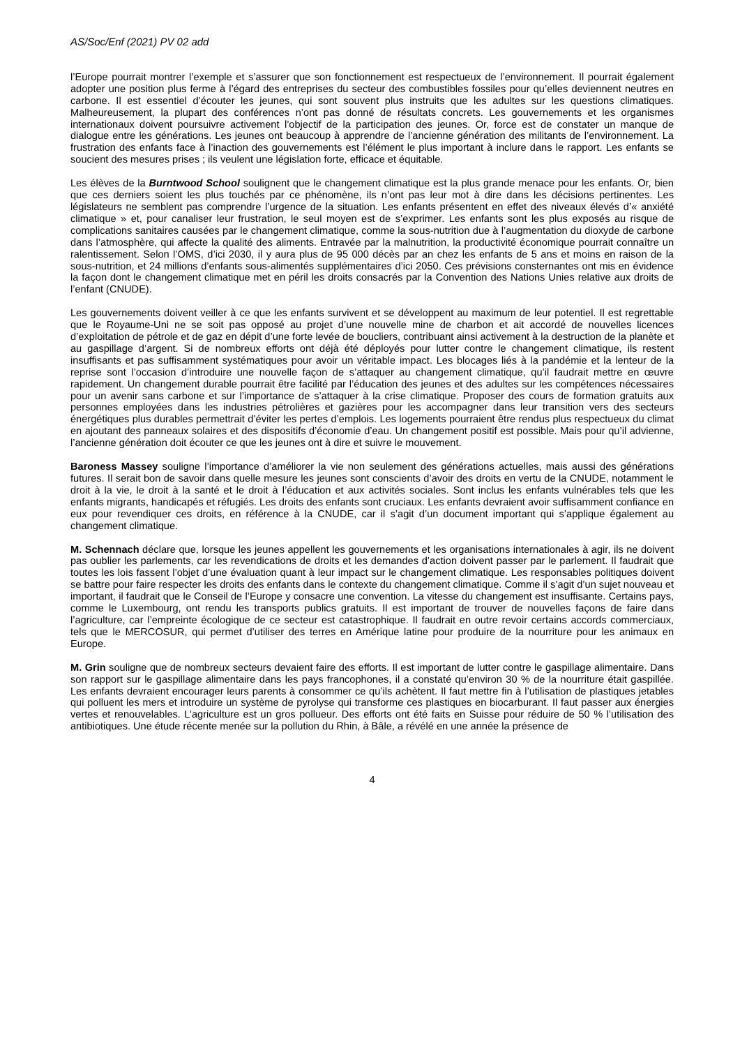AS/Soc/Enf (2021) PV 02 add
l’Europe pourrait montrer l’exemple et s’assurer que son fonctionnement est respectueux de l’environnement. Il pourrait également adopter une position plus ferme à l’égard des entreprises du secteur des combustibles fossiles pour qu’elles deviennent neutres en carbone. Il est essentiel d’écouter les jeunes, qui sont souvent plus instruits que les adultes sur les questions climatiques. Malheureusement, la plupart des conférences n’ont pas donné de résultats concrets. Les gouvernements et les organismes internationaux doivent poursuivre activement l’objectif de la participation des jeunes. Or, force est de constater un manque de dialogue entre les générations. Les jeunes ont beaucoup à apprendre de l’ancienne génération des militants de l’environnement. La frustration des enfants face à l’inaction des gouvernements est l’élément le plus important à inclure dans le rapport. Les enfants se soucient des mesures prises ; ils veulent une législation forte, efficace et équitable.
Les élèves de la Burntwood School soulignent que le changement climatique est la plus grande menace pour les enfants. Or, bien que ces derniers soient les plus touchés par ce phénomène, ils n’ont pas leur mot à dire dans les décisions pertinentes. Les législateurs ne semblent pas comprendre l’urgence de la situation. Les enfants présentent en effet des niveaux élevés d’« anxiété climatique » et, pour canaliser leur frustration, le seul moyen est de s’exprimer. Les enfants sont les plus exposés au risque de complications sanitaires causées par le changement climatique, comme la sous-nutrition due à l’augmentation du dioxyde de carbone dans l’atmosphère, qui affecte la qualité des aliments. Entravée par la malnutrition, la productivité économique pourrait connaître un ralentissement. Selon l’OMS, d’ici 2030, il y aura plus de 95 000 décès par an chez les enfants de 5 ans et moins en raison de la sous-nutrition, et 24 millions d’enfants sous-alimentés supplémentaires d’ici 2050. Ces prévisions consternantes ont mis en évidence la façon dont le changement climatique met en péril les droits consacrés par la Convention des Nations Unies relative aux droits de l’enfant (CNUDE).
Les gouvernements doivent veiller à ce que les enfants survivent et se développent au maximum de leur potentiel. Il est regrettable que le Royaume-Uni ne se soit pas opposé au projet d’une nouvelle mine de charbon et ait accordé de nouvelles licences d’exploitation de pétrole et de gaz en dépit d’une forte levée de boucliers, contribuant ainsi activement à la destruction de la planète et au gaspillage d’argent. Si de nombreux efforts ont déjà été déployés pour lutter contre le changement climatique, ils restent insuffisants et pas suffisamment systématiques pour avoir un véritable impact. Les blocages liés à la pandémie et la lenteur de la reprise sont l’occasion d’introduire une nouvelle façon de s’attaquer au changement climatique, qu’il faudrait mettre en œuvre rapidement. Un changement durable pourrait être facilité par l’éducation des jeunes et des adultes sur les compétences nécessaires pour un avenir sans carbone et sur l’importance de s’attaquer à la crise climatique. Proposer des cours de formation gratuits aux personnes employées dans les industries pétrolières et gazières pour les accompagner dans leur transition vers des secteurs énergétiques plus durables permettrait d’éviter les pertes d’emplois. Les logements pourraient être rendus plus respectueux du climat en ajoutant des panneaux solaires et des dispositifs d’économie d’eau. Un changement positif est possible. Mais pour qu’il advienne, l’ancienne génération doit écouter ce que les jeunes ont à dire et suivre le mouvement.
Baroness Massey souligne l’importance d’améliorer la vie non seulement des générations actuelles, mais aussi des générations futures. Il serait bon de savoir dans quelle mesure les jeunes sont conscients d’avoir des droits en vertu de la CNUDE, notamment le droit à la vie, le droit à la santé et le droit à l’éducation et aux activités sociales. Sont inclus les enfants vulnérables tels que les enfants migrants, handicapés et réfugiés. Les droits des enfants sont cruciaux. Les enfants devraient avoir suffisamment confiance en eux pour revendiquer ces droits, en référence à la CNUDE, car il s’agit d’un document important qui s’applique également au changement climatique.
M. Schennach déclare que, lorsque les jeunes appellent les gouvernements et les organisations internationales à agir, ils ne doivent pas oublier les parlements, car les revendications de droits et les demandes d’action doivent passer par le parlement. Il faudrait que toutes les lois fassent l’objet d’une évaluation quant à leur impact sur le changement climatique. Les responsables politiques doivent se battre pour faire respecter les droits des enfants dans le contexte du changement climatique. Comme il s’agit d’un sujet nouveau et important, il faudrait que le Conseil de l’Europe y consacre une convention. La vitesse du changement est insuffisante. Certains pays, comme le Luxembourg, ont rendu les transports publics gratuits. Il est important de trouver de nouvelles façons de faire dans l’agriculture, car l’empreinte écologique de ce secteur est catastrophique. Il faudrait en outre revoir certains accords commerciaux, tels que le MERCOSUR, qui permet d’utiliser des terres en Amérique latine pour produire de la nourriture pour les animaux en Europe.
M. Grin souligne que de nombreux secteurs devaient faire des efforts. Il est important de lutter contre le gaspillage alimentaire. Dans son rapport sur le gaspillage alimentaire dans les pays francophones, il a constaté qu’environ 30 % de la nourriture était gaspillée. Les enfants devraient encourager leurs parents à consommer ce qu’ils achètent. Il faut mettre fin à l’utilisation de plastiques jetables qui polluent les mers et introduire un système de pyrolyse qui transforme ces plastiques en biocarburant. Il faut passer aux énergies vertes et renouvelables. L’agriculture est un gros pollueur. Des efforts ont été faits en Suisse pour réduire de 50 % l’utilisation des antibiotiques. Une étude récente menée sur la pollution du Rhin, à Bâle, a révélé en une année la présence de
4